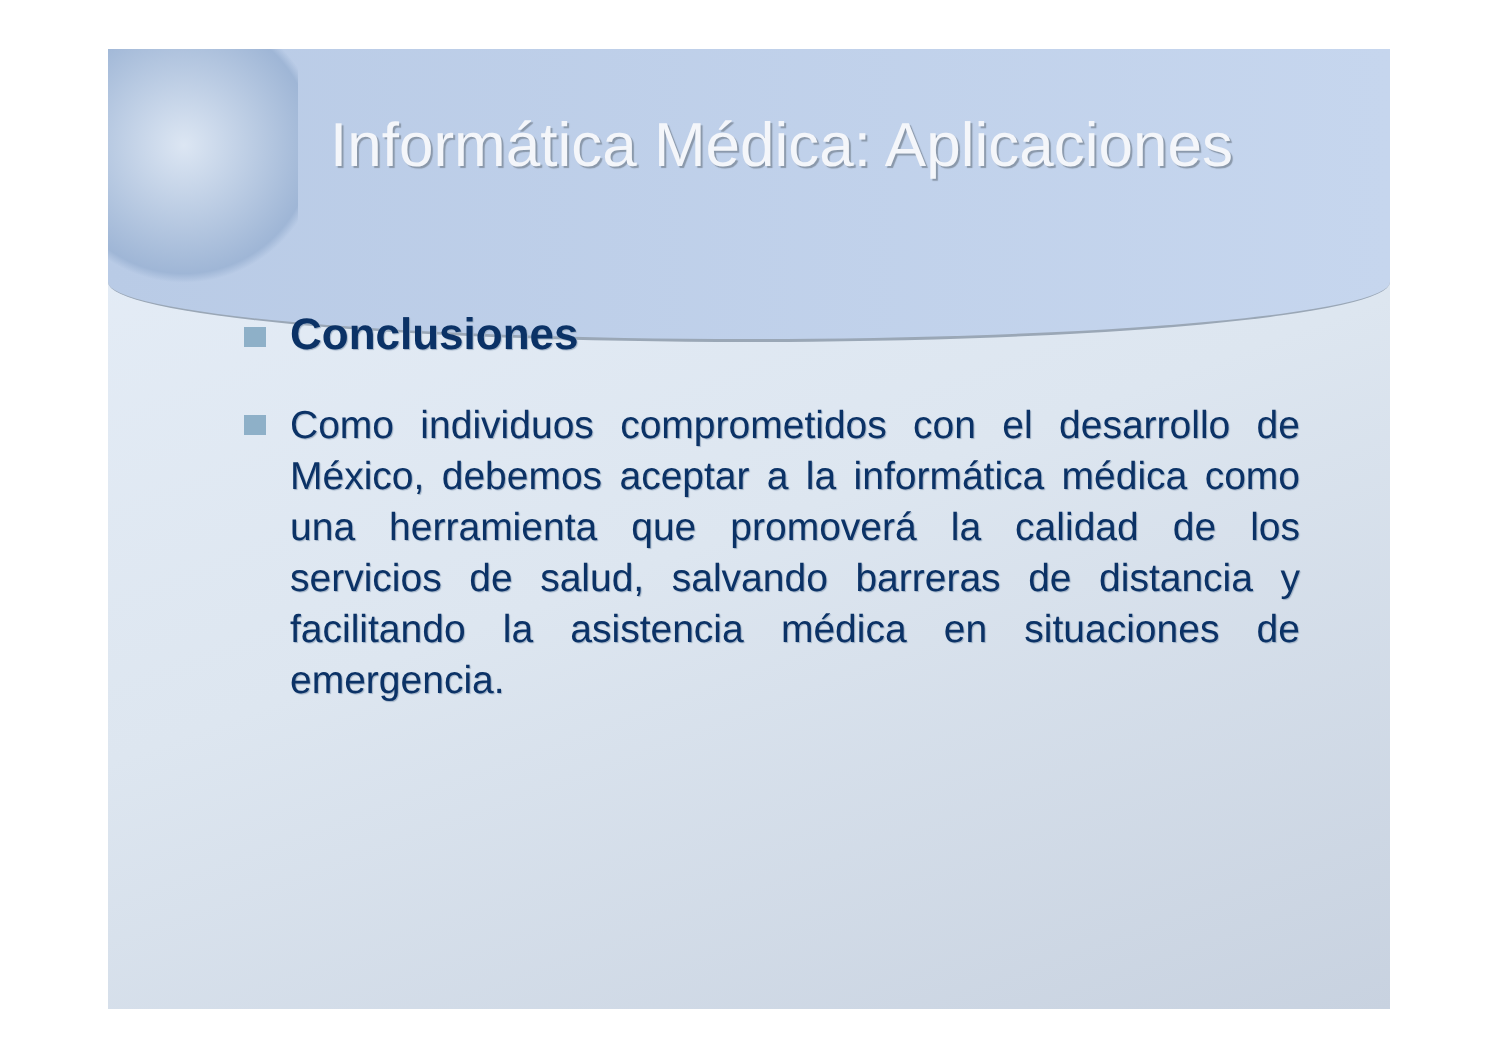Informática Médica: Aplicaciones
Conclusiones
Como individuos comprometidos con el desarrollo de México, debemos aceptar a la informática médica como una herramienta que promoverá la calidad de los servicios de salud, salvando barreras de distancia y facilitando la asistencia médica en situaciones de emergencia.